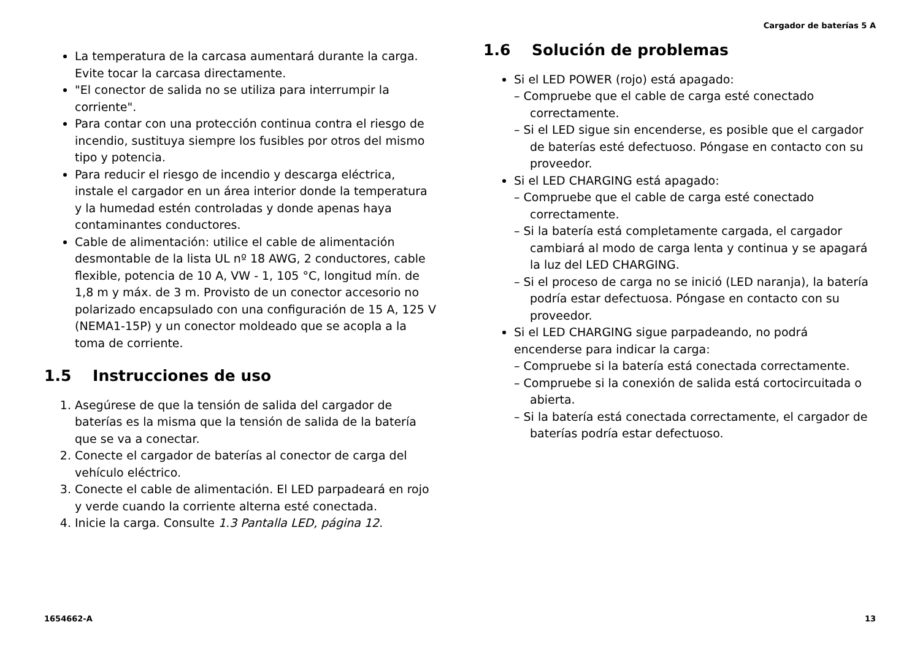Cargador de baterías 5 A
La temperatura de la carcasa aumentará durante la carga. Evite tocar la carcasa directamente.
"El conector de salida no se utiliza para interrumpir la corriente".
Para contar con una protección continua contra el riesgo de incendio, sustituya siempre los fusibles por otros del mismo tipo y potencia.
Para reducir el riesgo de incendio y descarga eléctrica, instale el cargador en un área interior donde la temperatura y la humedad estén controladas y donde apenas haya contaminantes conductores.
Cable de alimentación: utilice el cable de alimentación desmontable de la lista UL nº 18 AWG, 2 conductores, cable flexible, potencia de 10 A, VW - 1, 105 °C, longitud mín. de 1,8 m y máx. de 3 m. Provisto de un conector accesorio no polarizado encapsulado con una configuración de 15 A, 125 V (NEMA1-15P) y un conector moldeado que se acopla a la toma de corriente.
1.5 Instrucciones de uso
1. Asegúrese de que la tensión de salida del cargador de baterías es la misma que la tensión de salida de la batería que se va a conectar.
2. Conecte el cargador de baterías al conector de carga del vehículo eléctrico.
3. Conecte el cable de alimentación. El LED parpadeará en rojo y verde cuando la corriente alterna esté conectada.
4. Inicie la carga. Consulte 1.3 Pantalla LED, página 12.
1.6 Solución de problemas
Si el LED POWER (rojo) está apagado:
– Compruebe que el cable de carga esté conectado correctamente.
– Si el LED sigue sin encenderse, es posible que el cargador de baterías esté defectuoso. Póngase en contacto con su proveedor.
Si el LED CHARGING está apagado:
– Compruebe que el cable de carga esté conectado correctamente.
– Si la batería está completamente cargada, el cargador cambiará al modo de carga lenta y continua y se apagará la luz del LED CHARGING.
– Si el proceso de carga no se inició (LED naranja), la batería podría estar defectuosa. Póngase en contacto con su proveedor.
Si el LED CHARGING sigue parpadeando, no podrá encenderse para indicar la carga:
– Compruebe si la batería está conectada correctamente.
– Compruebe si la conexión de salida está cortocircuitada o abierta.
– Si la batería está conectada correctamente, el cargador de baterías podría estar defectuoso.
1654662-A 13